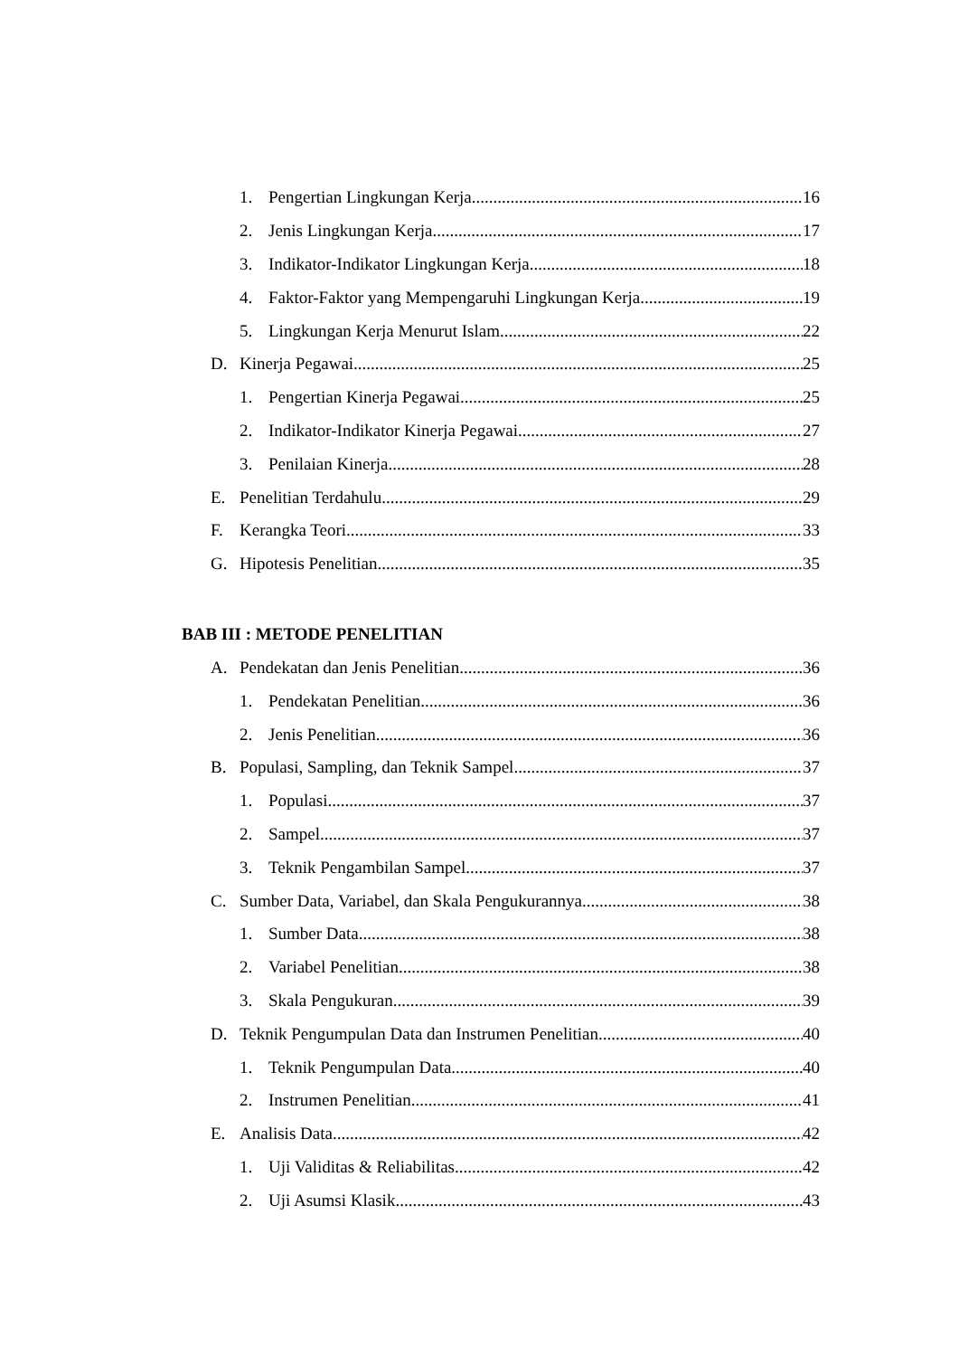1. Pengertian Lingkungan Kerja 16
2. Jenis Lingkungan Kerja 17
3. Indikator-Indikator Lingkungan Kerja 18
4. Faktor-Faktor yang Mempengaruhi Lingkungan Kerja 19
5. Lingkungan Kerja Menurut Islam 22
D. Kinerja Pegawai 25
1. Pengertian Kinerja Pegawai 25
2. Indikator-Indikator Kinerja Pegawai 27
3. Penilaian Kinerja 28
E. Penelitian Terdahulu 29
F. Kerangka Teori 33
G. Hipotesis Penelitian 35
BAB III : METODE PENELITIAN
A. Pendekatan dan Jenis Penelitian 36
1. Pendekatan Penelitian 36
2. Jenis Penelitian 36
B. Populasi, Sampling, dan Teknik Sampel 37
1. Populasi 37
2. Sampel 37
3. Teknik Pengambilan Sampel 37
C. Sumber Data, Variabel, dan Skala Pengukurannya 38
1. Sumber Data 38
2. Variabel Penelitian 38
3. Skala Pengukuran 39
D. Teknik Pengumpulan Data dan Instrumen Penelitian 40
1. Teknik Pengumpulan Data 40
2. Instrumen Penelitian 41
E. Analisis Data 42
1. Uji Validitas & Reliabilitas 42
2. Uji Asumsi Klasik 43